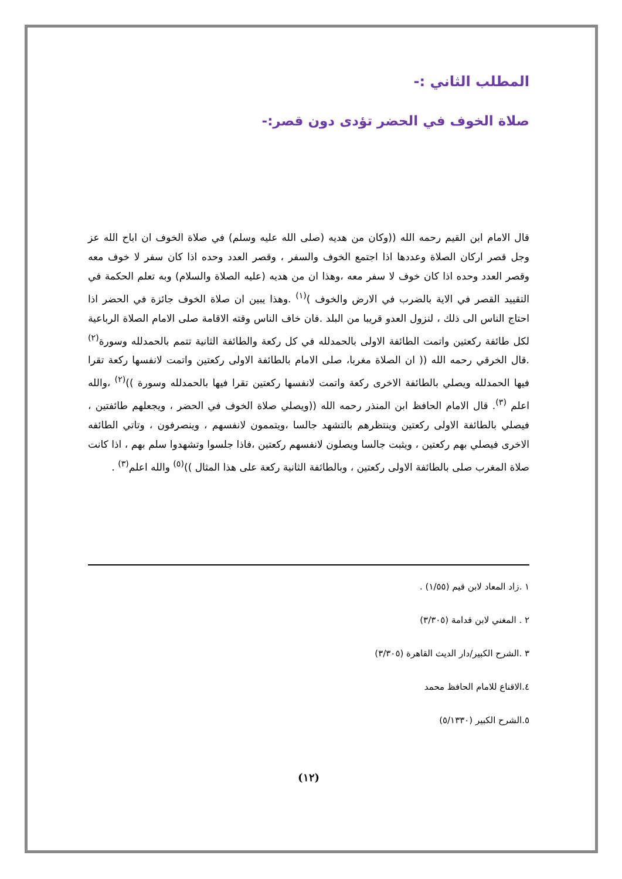المطلب الثاني :-
صلاة الخوف في الحضر تؤدى دون قصر:-
قال الامام ابن القيم رحمه الله ((وكان من هديه (صلى الله عليه وسلم) في صلاة الخوف ان اباح الله عز وجل قصر اركان الصلاة وعددها اذا اجتمع الخوف والسفر ، وقصر العدد وحده اذا كان سفر لا خوف معه وقصر العدد وحده اذا كان خوف لا سفر معه ،وهذا ان من هديه (عليه الصلاة والسلام) وبه تعلم الحكمة في التقييد القصر في الاية بالضرب في الارض والخوف )<sup>(١)</sup> .وهذا يبين ان صلاة الخوف جائزة في الحضر اذا احتاج الناس الى ذلك ، لنزول العدو قريبا من البلد .فان خاف الناس وقته الاقامة صلى الامام الصلاة الرباعية لكل طائفة ركعتين واتمت الطائفة الاولى بالحمدلله في كل ركعة والطائفة الثانية تتمم بالحمدلله وسورة<sup>(٢)</sup> .قال الخرقي رحمه الله (( ان الصلاة مغربا، صلى الامام بالطائفة الاولى ركعتين واتمت لانفسها ركعة تقرا فيها الحمدلله ويصلي بالطائفة الاخرى ركعة واتمت لانفسها ركعتين تقرا فيها بالحمدلله وسورة ))<sup>(٢)</sup> ،والله اعلم <sup>(٣)</sup>. قال الامام الحافظ ابن المنذر رحمه الله ((ويصلي صلاة الخوف في الحضر ، ويجعلهم طائفتين ، فيصلي بالطائفة الاولى ركعتين وينتظرهم بالتشهد جالسا ،ويتممون لانفسهم ، وينصرفون ، وتاتي الطائفه الاخرى فيصلي بهم ركعتين ، ويثبت جالسا ويصلون لانفسهم ركعتين ،فاذا جلسوا وتشهدوا سلم بهم ، اذا كانت صلاة المغرب صلى بالطائفة الاولى ركعتين ، وبالطائفة الثانية ركعة على هذا المثال ))<sup>(٥)</sup> والله اعلم<sup>(٣)</sup> .
١ .زاد المعاد لابن قيم (١/٥٥) .
٢ . المغني لابن قدامة (٣/٣٠٥)
٣ .الشرح الكبير/دار الديث القاهرة (٣/٣٠٥)
٤.الاقناع للامام الحافظ محمد
٥.الشرح الكبير (٥/١٣٣٠)
(١٢)